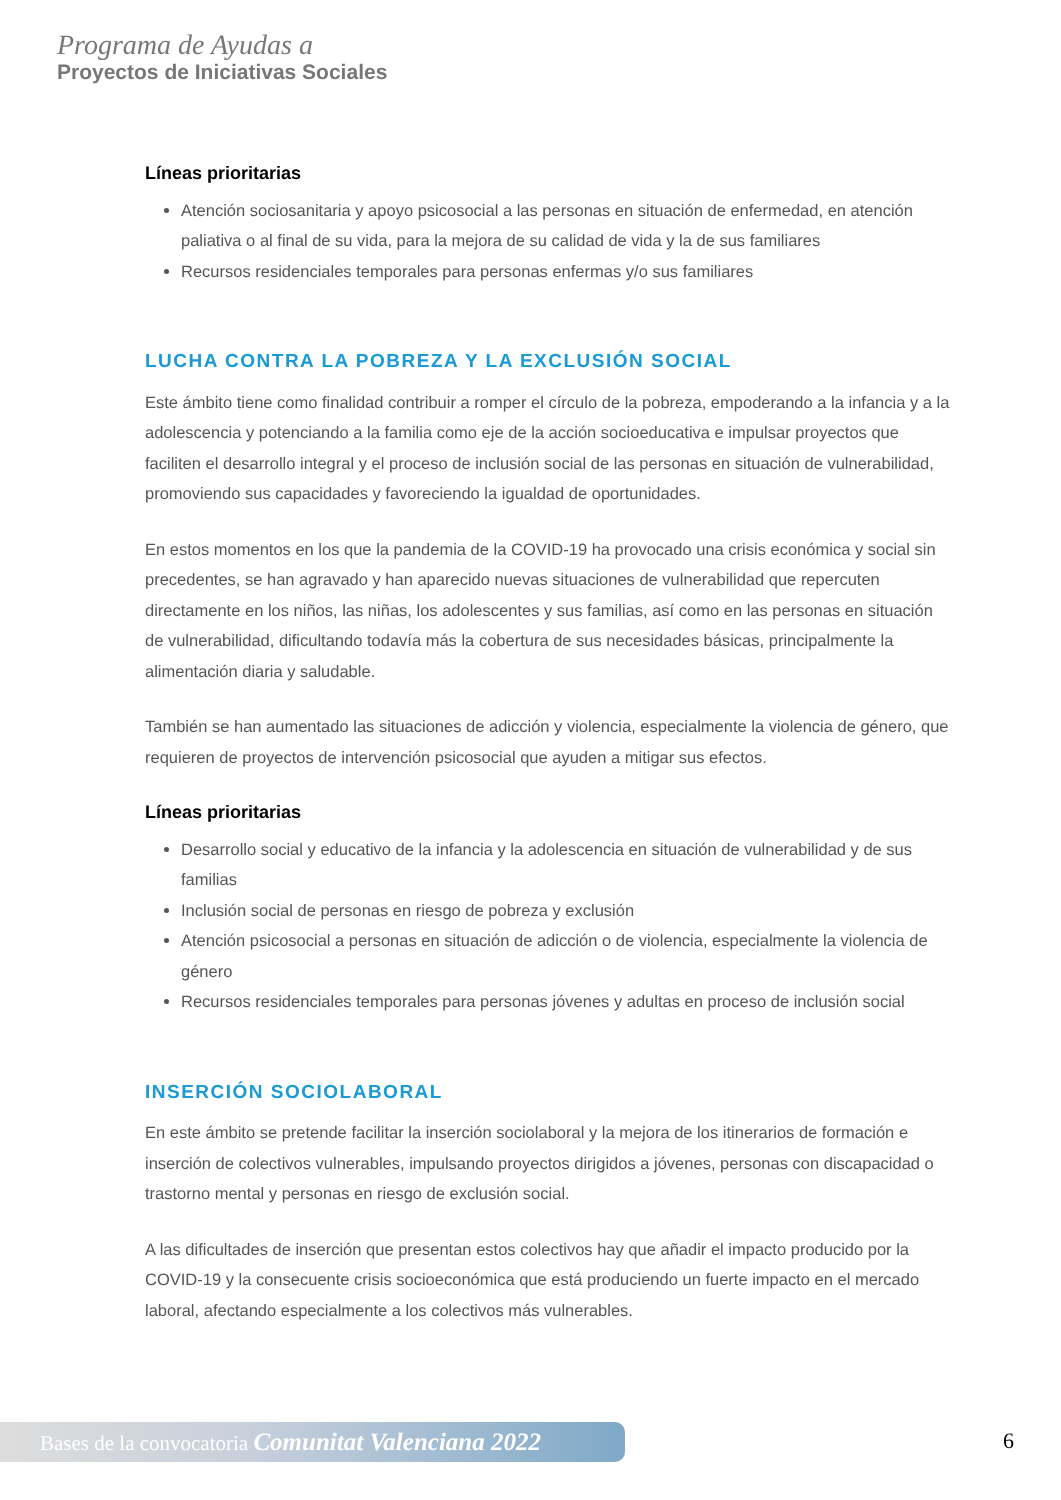Programa de Ayudas a
Proyectos de Iniciativas Sociales
Líneas prioritarias
Atención sociosanitaria y apoyo psicosocial a las personas en situación de enfermedad, en atención paliativa o al final de su vida, para la mejora de su calidad de vida y la de sus familiares
Recursos residenciales temporales para personas enfermas y/o sus familiares
LUCHA CONTRA LA POBREZA Y LA EXCLUSIÓN SOCIAL
Este ámbito tiene como finalidad contribuir a romper el círculo de la pobreza, empoderando a la infancia y a la adolescencia y potenciando a la familia como eje de la acción socioeducativa e impulsar proyectos que faciliten el desarrollo integral y el proceso de inclusión social de las personas en situación de vulnerabilidad, promoviendo sus capacidades y favoreciendo la igualdad de oportunidades.
En estos momentos en los que la pandemia de la COVID-19 ha provocado una crisis económica y social sin precedentes, se han agravado y han aparecido nuevas situaciones de vulnerabilidad que repercuten directamente en los niños, las niñas, los adolescentes y sus familias, así como en las personas en situación de vulnerabilidad, dificultando todavía más la cobertura de sus necesidades básicas, principalmente la alimentación diaria y saludable.
También se han aumentado las situaciones de adicción y violencia, especialmente la violencia de género, que requieren de proyectos de intervención psicosocial que ayuden a mitigar sus efectos.
Líneas prioritarias
Desarrollo social y educativo de la infancia y la adolescencia en situación de vulnerabilidad y de sus familias
Inclusión social de personas en riesgo de pobreza y exclusión
Atención psicosocial a personas en situación de adicción o de violencia, especialmente la violencia de género
Recursos residenciales temporales para personas jóvenes y adultas en proceso de inclusión social
INSERCIÓN SOCIOLABORAL
En este ámbito se pretende facilitar la inserción sociolaboral y la mejora de los itinerarios de formación e inserción de colectivos vulnerables, impulsando proyectos dirigidos a jóvenes, personas con discapacidad o trastorno mental y personas en riesgo de exclusión social.
A las dificultades de inserción que presentan estos colectivos hay que añadir el impacto producido por la COVID-19 y la consecuente crisis socioeconómica que está produciendo un fuerte impacto en el mercado laboral, afectando especialmente a los colectivos más vulnerables.
Bases de la convocatoria Comunitat Valenciana 2022
6